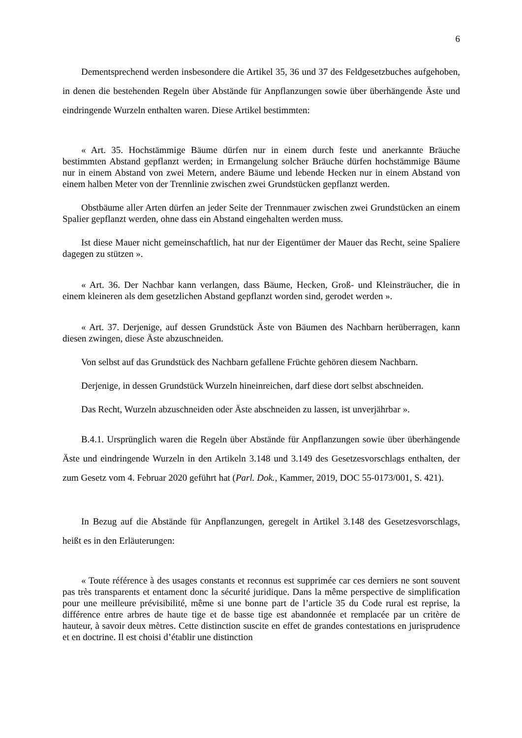6
Dementsprechend werden insbesondere die Artikel 35, 36 und 37 des Feldgesetzbuches aufgehoben, in denen die bestehenden Regeln über Abstände für Anpflanzungen sowie über überhängende Äste und eindringende Wurzeln enthalten waren. Diese Artikel bestimmten:
« Art. 35. Hochstämmige Bäume dürfen nur in einem durch feste und anerkannte Bräuche bestimmten Abstand gepflanzt werden; in Ermangelung solcher Bräuche dürfen hochstämmige Bäume nur in einem Abstand von zwei Metern, andere Bäume und lebende Hecken nur in einem Abstand von einem halben Meter von der Trennlinie zwischen zwei Grundstücken gepflanzt werden.
Obstbäume aller Arten dürfen an jeder Seite der Trennmauer zwischen zwei Grundstücken an einem Spalier gepflanzt werden, ohne dass ein Abstand eingehalten werden muss.
Ist diese Mauer nicht gemeinschaftlich, hat nur der Eigentümer der Mauer das Recht, seine Spaliere dagegen zu stützen ».
« Art. 36. Der Nachbar kann verlangen, dass Bäume, Hecken, Groß- und Kleinsträucher, die in einem kleineren als dem gesetzlichen Abstand gepflanzt worden sind, gerodet werden ».
« Art. 37. Derjenige, auf dessen Grundstück Äste von Bäumen des Nachbarn herüberragen, kann diesen zwingen, diese Äste abzuschneiden.
Von selbst auf das Grundstück des Nachbarn gefallene Früchte gehören diesem Nachbarn.
Derjenige, in dessen Grundstück Wurzeln hineinreichen, darf diese dort selbst abschneiden.
Das Recht, Wurzeln abzuschneiden oder Äste abschneiden zu lassen, ist unverjährbar ».
B.4.1. Ursprünglich waren die Regeln über Abstände für Anpflanzungen sowie über überhängende Äste und eindringende Wurzeln in den Artikeln 3.148 und 3.149 des Gesetzesvorschlags enthalten, der zum Gesetz vom 4. Februar 2020 geführt hat (Parl. Dok., Kammer, 2019, DOC 55-0173/001, S. 421).
In Bezug auf die Abstände für Anpflanzungen, geregelt in Artikel 3.148 des Gesetzesvorschlags, heißt es in den Erläuterungen:
« Toute référence à des usages constants et reconnus est supprimée car ces derniers ne sont souvent pas très transparents et entament donc la sécurité juridique. Dans la même perspective de simplification pour une meilleure prévisibilité, même si une bonne part de l’article 35 du Code rural est reprise, la différence entre arbres de haute tige et de basse tige est abandonnée et remplacée par un critère de hauteur, à savoir deux mètres. Cette distinction suscite en effet de grandes contestations en jurisprudence et en doctrine. Il est choisi d’établir une distinction